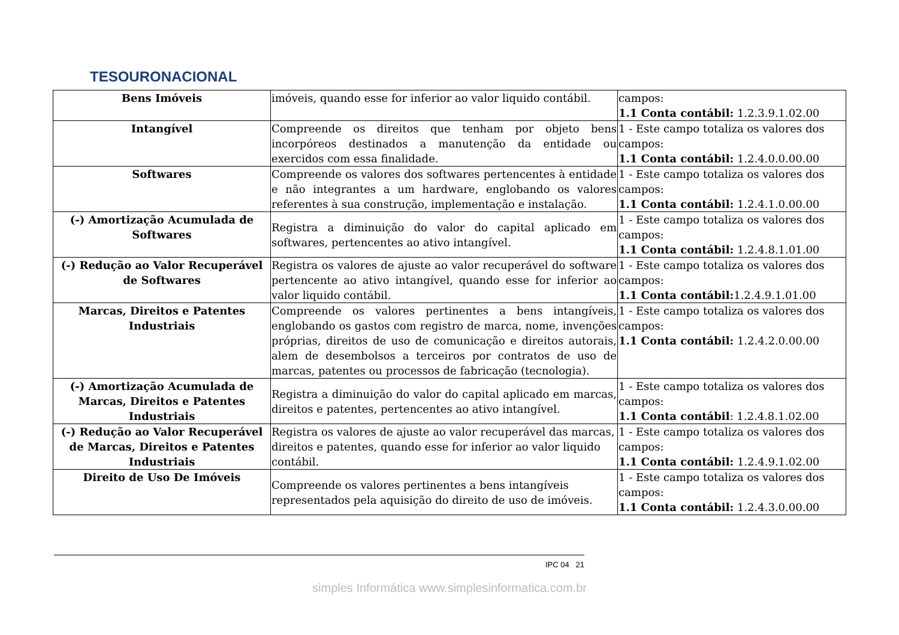TESOURONACIONAL
| Bens Imóveis | imóveis, quando esse for inferior ao valor liquido contábil. | campos: 1.1 Conta contábil: 1.2.3.9.1.02.00 |
| Intangível | Compreende os direitos que tenham por objeto bens incorpóreos destinados a manutenção da entidade ou exercidos com essa finalidade. | 1 - Este campo totaliza os valores dos campos: 1.1 Conta contábil: 1.2.4.0.0.00.00 |
| Softwares | Compreende os valores dos softwares pertencentes à entidade e não integrantes a um hardware, englobando os valores referentes à sua construção, implementação e instalação. | 1 - Este campo totaliza os valores dos campos: 1.1 Conta contábil: 1.2.4.1.0.00.00 |
| (-) Amortização Acumulada de Softwares | Registra a diminuição do valor do capital aplicado em softwares, pertencentes ao ativo intangível. | 1 - Este campo totaliza os valores dos campos: 1.1 Conta contábil: 1.2.4.8.1.01.00 |
| (-) Redução ao Valor Recuperável de Softwares | Registra os valores de ajuste ao valor recuperável do software pertencente ao ativo intangível, quando esse for inferior ao valor liquido contábil. | 1 - Este campo totaliza os valores dos campos: 1.1 Conta contábil: 1.2.4.9.1.01.00 |
| Marcas, Direitos e Patentes Industriais | Compreende os valores pertinentes a bens intangíveis, englobando os gastos com registro de marca, nome, invenções próprias, direitos de uso de comunicação e direitos autorais, alem de desembolsos a terceiros por contratos de uso de marcas, patentes ou processos de fabricação (tecnologia). | 1 - Este campo totaliza os valores dos campos: 1.1 Conta contábil: 1.2.4.2.0.00.00 |
| (-) Amortização Acumulada de Marcas, Direitos e Patentes Industriais | Registra a diminuição do valor do capital aplicado em marcas, direitos e patentes, pertencentes ao ativo intangível. | 1 - Este campo totaliza os valores dos campos: 1.1 Conta contábil : 1.2.4.8.1.02.00 |
| (-) Redução ao Valor Recuperável de Marcas, Direitos e Patentes Industriais | Registra os valores de ajuste ao valor recuperável das marcas, direitos e patentes, quando esse for inferior ao valor liquido contábil. | 1 - Este campo totaliza os valores dos campos: 1.1 Conta contábil: 1.2.4.9.1.02.00 |
| Direito de Uso De Imóveis | Compreende os valores pertinentes a bens intangíveis representados pela aquisição do direito de uso de imóveis. | 1 - Este campo totaliza os valores dos campos: 1.1 Conta contábil: 1.2.4.3.0.00.00 |
IPC 04 21
simples Informática www.simplesinformatica.com.br